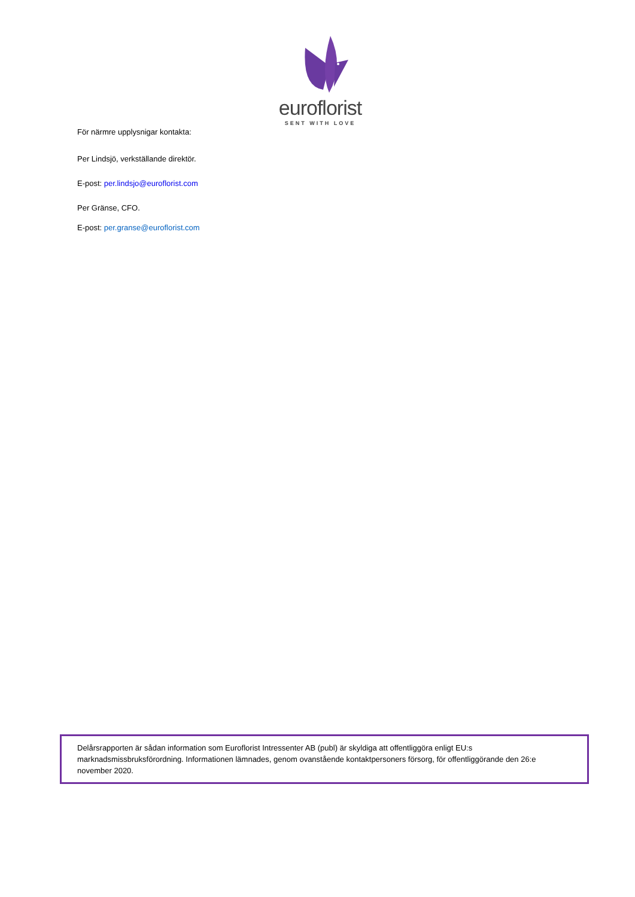euroflorist
SENT WITH LOVE
För närmre upplysnigar kontakta:
Per Lindsjö, verkställande direktör.
E-post: per.lindsjo@euroflorist.com
Per Gränse, CFO.
E-post: per.granse@euroflorist.com
Delårsrapporten är sådan information som Euroflorist Intressenter AB (publ) är skyldiga att offentliggöra enligt EU:s marknadsmissbruksförordning. Informationen lämnades, genom ovanstående kontaktpersoners försorg, för offentliggörande den 26:e november 2020.